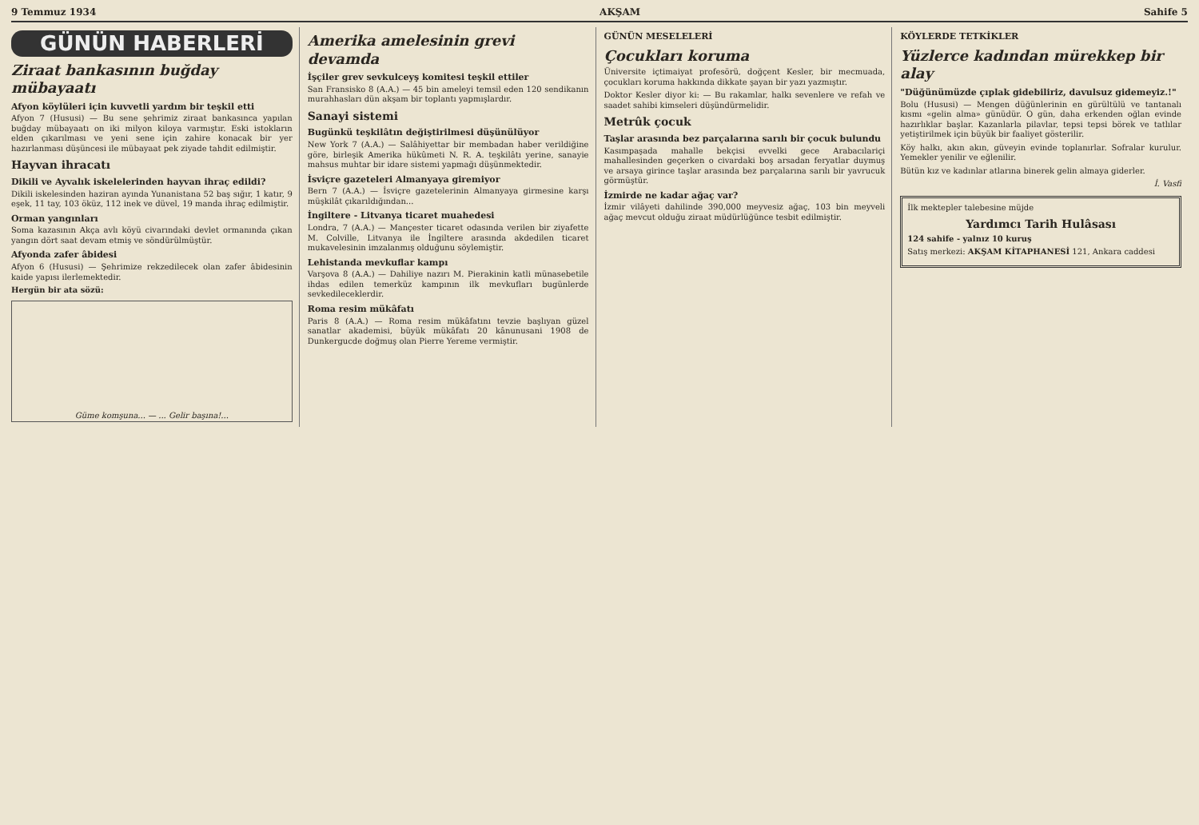9 Temmuz 1934 AKŞAM Sahife 5
GÜNÜN HABERLERİ
Ziraat bankasının buğday mübayaatı
Afyon köylüleri için kuvvetli yardım bir teşkil etti
Afyon 7 (Hususi) — Bu sene şehrimiz ziraat bankasınca yapılan buğday mübayaatı on iki milyon kiloya varmıştır. Eski istokların elden çıkarılması ve yeni sene için zahire konacak bir yer hazırlanması düşüncesi ile mübayaat pek ziyade tahdit edilmiştir.
Hayvan ihracatı
Dikili ve Ayvalık iskelelerinden hayvan ihraç edildi?
Dikili iskelesinden haziran ayında Yunanistana 52 baş sığır, 1 katır, 9 eşek, 11 tay, 103 öküz, 112 inek ve düvel, 19 manda ihraç edilmiştir.
Orman yangınları
Soma kazasının Akça avlı köyü civarındaki devlet ormanında çıkan yangın dört saat devam etmiş ve söndürülmüştür.
Afyonda zafer âbidesi
Afyon 6 (Hususi) — Şehrimize rekzedilecek olan zafer âbidesinin kaide yapısı ilerlemektedir.
Hergün bir ata sözü:
Güme komşuna... — ... Gelir başına!...
Amerika amelesinin grevi devamda
İşçiler grev sevkulceyş komitesi teşkil ettiler
San Fransisko 8 (A.A.) — 45 bin ameleyi temsil eden 120 sendikanın murahhasları dün akşam bir toplantı yapmışlardır.
Sanayi sistemi
Bugünkü teşkilâtın değiştirilmesi düşünülüyor
New York 7 (A.A.) — Salâhiyettar bir membadan haber verildiğine göre, birleşik Amerika hükûmeti N. R. A. teşkilâtı yerine, sanayie mahsus muhtar bir idare sistemi yapmağı düşünmektedir.
İsviçre gazeteleri Almanyaya giremiyor
Bern 7 (A.A.) — İsviçre gazetelerinin Almanyaya girmesine karşı müşkilât çıkarıldığından...
İngiltere - Litvanya ticaret muahedesi
Londra, 7 (A.A.) — Mançester ticaret odasında verilen bir ziyafette M. Colville, Litvanya ile İngiltere arasında akdedilen ticaret mukavelesinin imzalanmış olduğunu söylemiştir.
Lehistanda mevkuflar kampı
Varşova 8 (A.A.) — Dahiliye nazırı M. Pierakinin katli münasebetile ihdas edilen temerküz kampının ilk mevkufları bugünlerde sevkedileceklerdir.
Roma resim mükâfatı
Paris 8 (A.A.) — Roma resim mükâfatını tevzie başlıyan güzel sanatlar akademisi, büyük mükâfatı 20 kânunusani 1908 de Dunkergucde doğmuş olan Pierre Yereme vermiştir.
GÜNÜN MESELELERİ
Çocukları koruma
Üniversite içtimaiyat profesörü, doğçent Kesler, bir mecmuada, çocukları koruma hakkında dikkate şayan bir yazı yazmıştır.
Doktor Kesler diyor ki: — Bu rakamlar, halkı sevenlere ve refah ve saadet sahibi kimseleri düşündürmelidir.
Metrûk çocuk
Taşlar arasında bez parçalarına sarılı bir çocuk bulundu
Kasımpaşada mahalle bekçisi evvelki gece Arabacılariçi mahallesinden geçerken o civardaki boş arsadan feryatlar duymuş ve arsaya girince taşlar arasında bez parçalarına sarılı bir yavrucuk görmüştür.
İzmirde ne kadar ağaç var?
İzmir vilâyeti dahilinde 390,000 meyvesiz ağaç, 103 bin meyveli ağaç mevcut olduğu ziraat müdürlüğünce tesbit edilmiştir.
KÖYLERDE TETKİKLER
Yüzlerce kadından mürekkep bir alay
"Düğünümüzde çıplak gidebiliriz, davulsuz gidemeyiz.!"
Bolu (Hususi) — Mengen düğünlerinin en gürültülü ve tantanalı kısmı «gelin alma» günüdür. O gün, daha erkenden oğlan evinde hazırlıklar başlar. Kazanlarla pilavlar, tepsi tepsi börek ve tatlılar yetiştirilmek için büyük bir faaliyet gösterilir.
Köy halkı, akın akın, güveyin evinde toplanırlar. Sofralar kurulur. Yemekler yenilir ve eğlenilir.
Bütün kız ve kadınlar atlarına binerek gelin almaya giderler.
İ. Vasfi
İlk mektepler talebesine müjde
Yardımcı Tarih Hulâsası
124 sahife - yalnız 10 kuruş
Satış merkezi: AKŞAM KİTAPHANESİ 121, Ankara caddesi